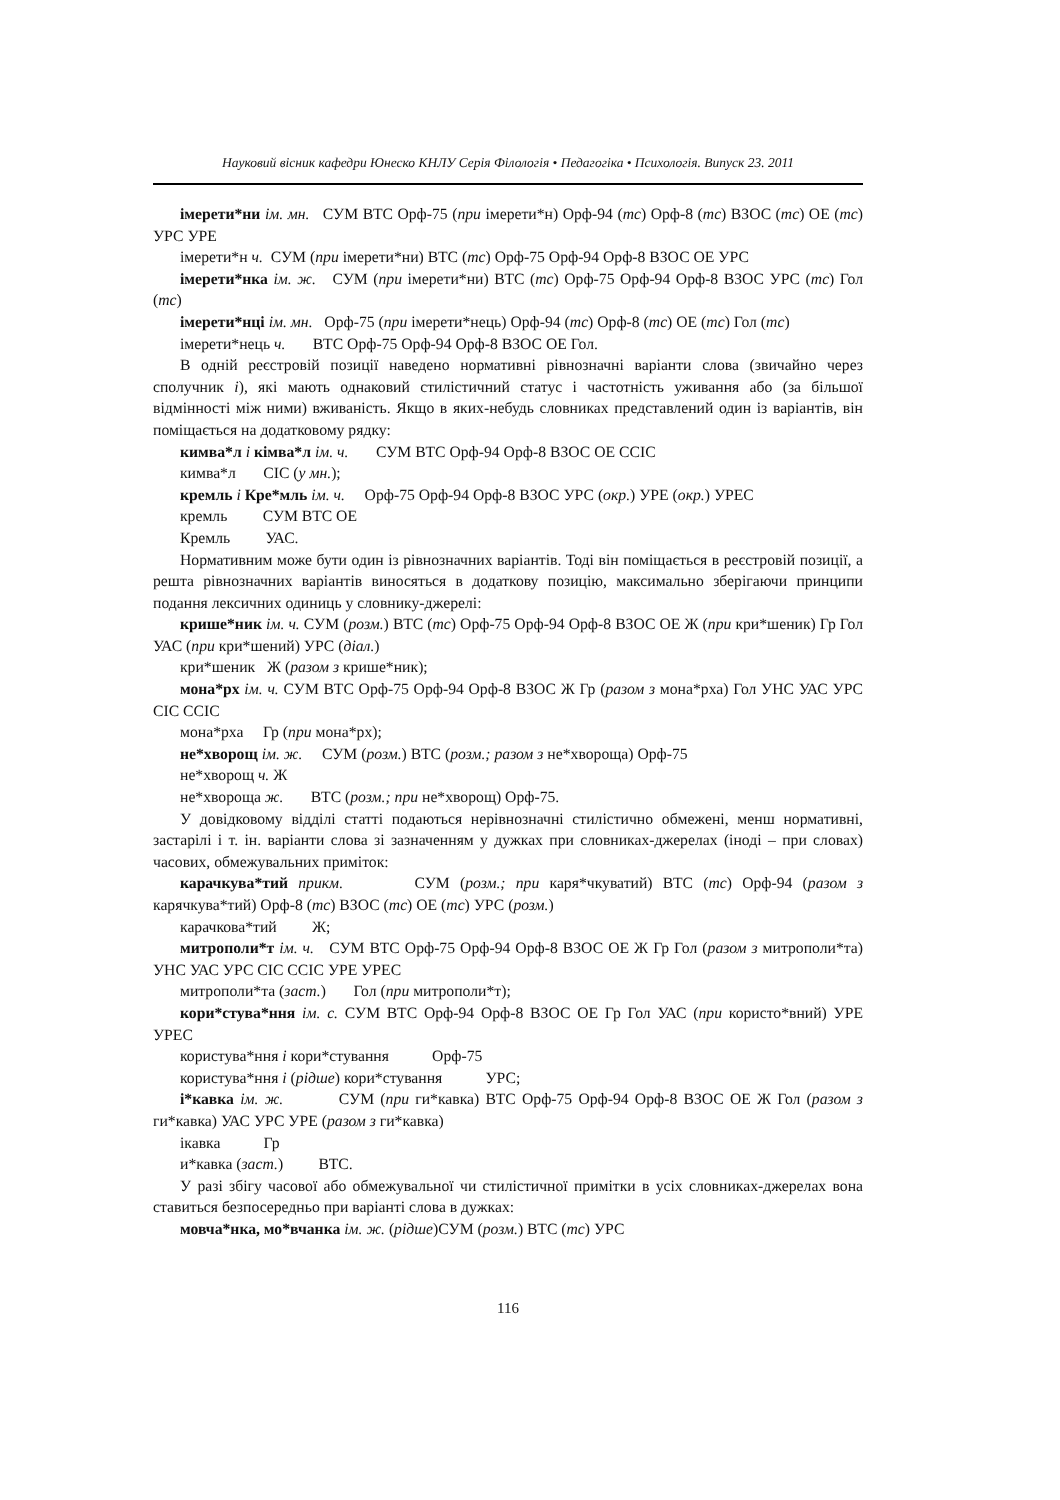Науковий вісник кафедри Юнеско КНЛУ Серія Філологія • Педагогіка • Психологія. Випуск 23. 2011
імерети*ни ім. мн. СУМ ВТС Орф-75 (при імерети*н) Орф-94 (тс) Орф-8 (тс) ВЗОС (тс) ОЕ (тс) УРС УРЕ
імерети*н ч. СУМ (при імерети*ни) ВТС (тс) Орф-75 Орф-94 Орф-8 ВЗОС ОЕ УРС
імерети*нка ім. ж. СУМ (при імерети*ни) ВТС (тс) Орф-75 Орф-94 Орф-8 ВЗОС УРС (тс) Гол (тс)
імерети*нці ім. мн. Орф-75 (при імерети*нець) Орф-94 (тс) Орф-8 (тс) ОЕ (тс) Гол (тс)
імерети*нець ч. ВТС Орф-75 Орф-94 Орф-8 ВЗОС ОЕ Гол.
В одній реєстровій позиції наведено нормативні рівнозначні варіанти слова (звичайно через сполучник і), які мають однаковий стилістичний статус і частотність уживання або (за більшої відмінності між ними) вживаність. Якщо в яких-небудь словниках представлений один із варіантів, він поміщається на додатковому рядку:
кимва*л і кімва*л ім. ч. СУМ ВТС Орф-94 Орф-8 ВЗОС ОЕ ССІС
кимва*л СІС (у мн.);
кремль і Кре*мль ім. ч. Орф-75 Орф-94 Орф-8 ВЗОС УРС (окр.) УРЕ (окр.) УРЕС
кремль СУМ ВТС ОЕ
Кремль УАС.
Нормативним може бути один із рівнозначних варіантів. Тоді він поміщається в реєстровій позиції, а решта рівнозначних варіантів виносяться в додаткову позицію, максимально зберігаючи принципи подання лексичних одиниць у словнику-джерелі:
крише*ник ім. ч. СУМ (розм.) ВТС (тс) Орф-75 Орф-94 Орф-8 ВЗОС ОЕ Ж (при кри*шеник) Гр Гол УАС (при кри*шений) УРС (діал.)
кри*шеник Ж (разом з крише*ник);
мона*рх ім. ч. СУМ ВТС Орф-75 Орф-94 Орф-8 ВЗОС Ж Гр (разом з мона*рха) Гол УНС УАС УРС СІС ССІС
мона*рха Гр (при мона*рх);
не*хворощ ім. ж. СУМ (розм.) ВТС (розм.; разом з не*хвороща) Орф-75
не*хворощ ч. Ж
не*хвороща ж. ВТС (розм.; при не*хворощ) Орф-75.
У довідковому відділі статті подаються нерівнозначні стилістично обмежені, менш нормативні, застарілі і т. ін. варіанти слова зі зазначенням у дужках при словниках-джерелах (іноді – при словах) часових, обмежувальних приміток:
карачкува*тий прикм. СУМ (розм.; при каря*чкуватий) ВТС (тс) Орф-94 (разом з карячкува*тий) Орф-8 (тс) ВЗОС (тс) ОЕ (тс) УРС (розм.)
карачкова*тий Ж;
митрополи*т ім. ч. СУМ ВТС Орф-75 Орф-94 Орф-8 ВЗОС ОЕ Ж Гр Гол (разом з митрополи*та) УНС УАС УРС СІС ССІС УРЕ УРЕС
митрополи*та (заст.) Гол (при митрополи*т);
кори*стува*ння ім. с. СУМ ВТС Орф-94 Орф-8 ВЗОС ОЕ Гр Гол УАС (при користо*вний) УРЕ УРЕС
користува*ння і кори*стування Орф-75
користува*ння і (рідше) кори*стування УРС;
і*кавка ім. ж. СУМ (при ги*кавка) ВТС Орф-75 Орф-94 Орф-8 ВЗОС ОЕ Ж Гол (разом з ги*кавка) УАС УРС УРЕ (разом з ги*кавка)
ікавка Гр
и*кавка (заст.) ВТС.
У разі збігу часової або обмежувальної чи стилістичної примітки в усіх словниках-джерелах вона ставиться безпосередньо при варіанті слова в дужках:
мовча*нка, мо*вчанка ім. ж. (рідше)СУМ (розм.) ВТС (тс) УРС
116